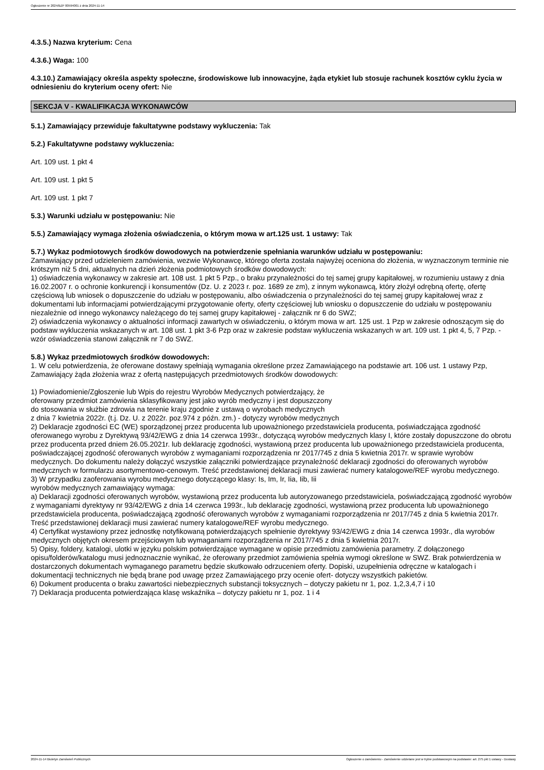Ogłoszenie nr 2024/BZP 00594001 z dnia 2024-11-14
4.3.5.) Nazwa kryterium: Cena
4.3.6.) Waga: 100
4.3.10.) Zamawiający określa aspekty społeczne, środowiskowe lub innowacyjne, żąda etykiet lub stosuje rachunek kosztów cyklu życia w odniesieniu do kryterium oceny ofert: Nie
SEKCJA V - KWALIFIKACJA WYKONAWCÓW
5.1.) Zamawiający przewiduje fakultatywne podstawy wykluczenia: Tak
5.2.) Fakultatywne podstawy wykluczenia:
Art. 109 ust. 1 pkt 4
Art. 109 ust. 1 pkt 5
Art. 109 ust. 1 pkt 7
5.3.) Warunki udziału w postępowaniu: Nie
5.5.) Zamawiający wymaga złożenia oświadczenia, o którym mowa w art.125 ust. 1 ustawy: Tak
5.7.) Wykaz podmiotowych środków dowodowych na potwierdzenie spełniania warunków udziału w postępowaniu:
Zamawiający przed udzieleniem zamówienia, wezwie Wykonawcę, którego oferta została najwyżej oceniona do złożenia, w wyznaczonym terminie nie krótszym niż 5 dni, aktualnych na dzień złożenia podmiotowych środków dowodowych:
1) oświadczenia wykonawcy w zakresie art. 108 ust. 1 pkt 5 Pzp., o braku przynależności do tej samej grupy kapitałowej, w rozumieniu ustawy z dnia 16.02.2007 r. o ochronie konkurencji i konsumentów (Dz. U. z 2023 r. poz. 1689 ze zm), z innym wykonawcą, który złożył odrębną ofertę, ofertę częściową lub wniosek o dopuszczenie do udziału w postępowaniu, albo oświadczenia o przynależności do tej samej grupy kapitałowej wraz z dokumentami lub informacjami potwierdzającymi przygotowanie oferty, oferty częściowej lub wniosku o dopuszczenie do udziału w postępowaniu niezależnie od innego wykonawcy należącego do tej samej grupy kapitałowej - załącznik nr 6 do SWZ;
2) oświadczenia wykonawcy o aktualności informacji zawartych w oświadczeniu, o którym mowa w art. 125 ust. 1 Pzp w zakresie odnoszącym się do podstaw wykluczenia wskazanych w art. 108 ust. 1 pkt 3-6 Pzp oraz w zakresie podstaw wykluczenia wskazanych w art. 109 ust. 1 pkt 4, 5, 7 Pzp. - wzór oświadczenia stanowi załącznik nr 7 do SWZ.
5.8.) Wykaz przedmiotowych środków dowodowych:
1. W celu potwierdzenia, że oferowane dostawy spełniają wymagania określone przez Zamawiającego na podstawie art. 106 ust. 1 ustawy Pzp, Zamawiający żąda złożenia wraz z ofertą następujących przedmiotowych środków dowodowych:
1) Powiadomienie/Zgłoszenie lub Wpis do rejestru Wyrobów Medycznych potwierdzający, że
oferowany przedmiot zamówienia sklasyfikowany jest jako wyrób medyczny i jest dopuszczony
do stosowania w służbie zdrowia na terenie kraju zgodnie z ustawą o wyrobach medycznych
z dnia 7 kwietnia 2022r. (t.j. Dz. U. z 2022r. poz.974 z późn. zm.) - dotyczy wyrobów medycznych
2) Deklaracje zgodności EC (WE) sporządzonej przez producenta lub upoważnionego przedstawiciela producenta, poświadczająca zgodność oferowanego wyrobu z Dyrektywą 93/42/EWG z dnia 14 czerwca 1993r., dotyczącą wyrobów medycznych klasy I, które zostały dopuszczone do obrotu przez producenta przed dniem 26.05.2021r. lub deklarację zgodności, wystawioną przez producenta lub upoważnionego przedstawiciela producenta, poświadczającej zgodność oferowanych wyrobów z wymaganiami rozporządzenia nr 2017/745 z dnia 5 kwietnia 2017r. w sprawie wyrobów medycznych. Do dokumentu należy dołączyć wszystkie załączniki potwierdzające przynależność deklaracji zgodności do oferowanych wyrobów medycznych w formularzu asortymentowo-cenowym. Treść przedstawionej deklaracji musi zawierać numery katalogowe/REF wyrobu medycznego.
3) W przypadku zaoferowania wyrobu medycznego dotyczącego klasy: Is, Im, Ir, Iia, Iib, Iii
wyrobów medycznych zamawiający wymaga:
a) Deklaracji zgodności oferowanych wyrobów, wystawioną przez producenta lub autoryzowanego przedstawiciela, poświadczającą zgodność wyrobów z wymaganiami dyrektywy nr 93/42/EWG z dnia 14 czerwca 1993r., lub deklarację zgodności, wystawioną przez producenta lub upoważnionego przedstawiciela producenta, poświadczającą zgodność oferowanych wyrobów z wymaganiami rozporządzenia nr 2017/745 z dnia 5 kwietnia 2017r. Treść przedstawionej deklaracji musi zawierać numery katalogowe/REF wyrobu medycznego.
4) Certyfikat wystawiony przez jednostkę notyfikowaną potwierdzających spełnienie dyrektywy 93/42/EWG z dnia 14 czerwca 1993r., dla wyrobów medycznych objętych okresem przejściowym lub wymaganiami rozporządzenia nr 2017/745 z dnia 5 kwietnia 2017r.
5) Opisy, foldery, katalogi, ulotki w języku polskim potwierdzające wymagane w opisie przedmiotu zamówienia parametry. Z dołączonego opisu/folderów/katalogu musi jednoznacznie wynikać, że oferowany przedmiot zamówienia spełnia wymogi określone w SWZ. Brak potwierdzenia w dostarczonych dokumentach wymaganego parametru będzie skutkowało odrzuceniem oferty. Dopiski, uzupełnienia odręczne w katalogach i dokumentacji technicznych nie będą brane pod uwagę przez Zamawiającego przy ocenie ofert- dotyczy wszystkich pakietów.
6) Dokument producenta o braku zawartości niebezpiecznych substancji toksycznych – dotyczy pakietu nr 1, poz. 1,2,3,4,7 i 10
7) Deklaracja producenta potwierdzająca klasę wskaźnika – dotyczy pakietu nr 1, poz. 1 i 4
2024-11-14 Biuletyn Zamówień Publicznych Ogłoszenie o zamówieniu - Zamówienie udzielane jest w trybie podstawowym na podstawie: art. 275 pkt 1 ustawy - Dostawy